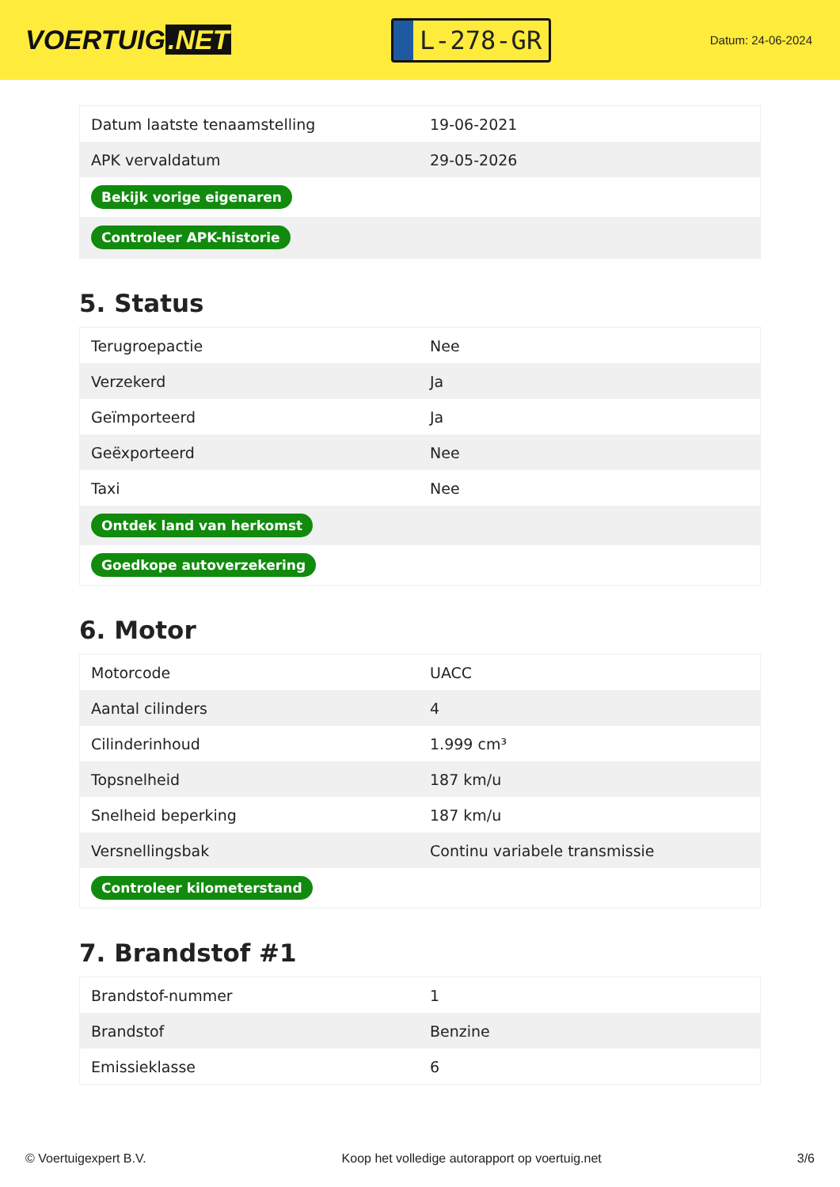VOERTUIG.NET
L-278-GR
Datum: 24-06-2024
| Datum laatste tenaamstelling | 19-06-2021 |
| APK vervaldatum | 29-05-2026 |
| Bekijk vorige eigenaren | |
| Controleer APK-historie | |
5. Status
| Terugroepactie | Nee |
| Verzekerd | Ja |
| Geïmporteerd | Ja |
| Geëxporteerd | Nee |
| Taxi | Nee |
| Ontdek land van herkomst | |
| Goedkope autoverzekering | |
6. Motor
| Motorcode | UACC |
| Aantal cilinders | 4 |
| Cilinderinhoud | 1.999 cm³ |
| Topsnelheid | 187 km/u |
| Snelheid beperking | 187 km/u |
| Versnellingsbak | Continu variabele transmissie |
| Controleer kilometerstand | |
7. Brandstof #1
| Brandstof-nummer | 1 |
| Brandstof | Benzine |
| Emissieklasse | 6 |
© Voertuigexpert B.V. Koop het volledige autorapport op voertuig.net 3/6